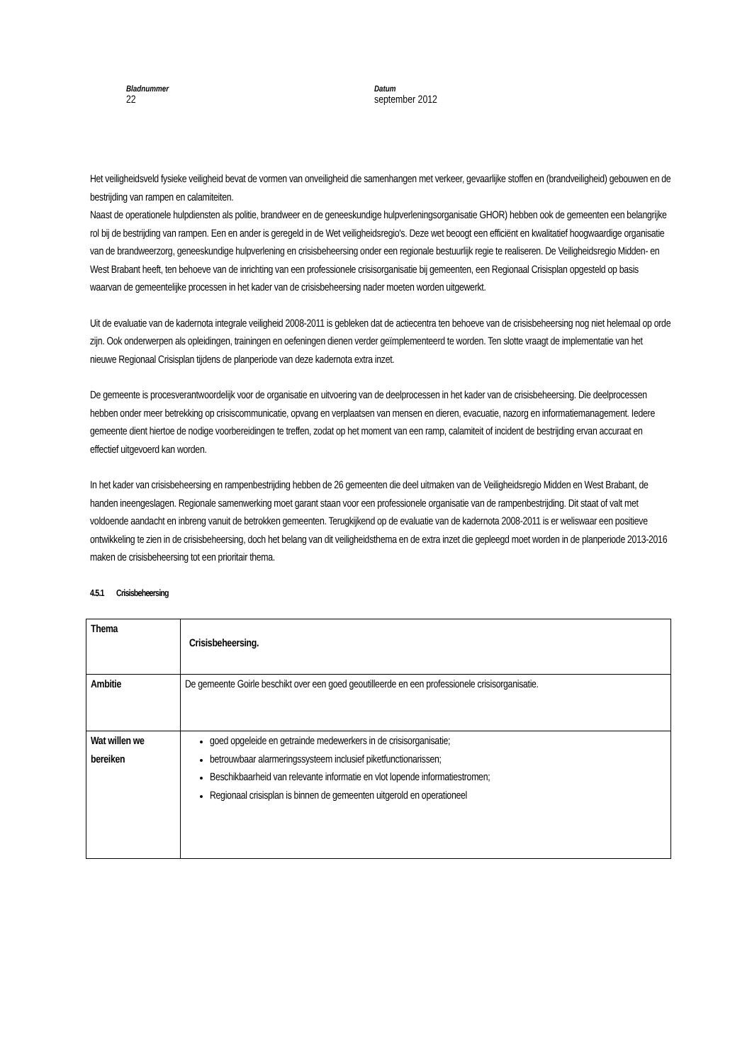Bladnummer
22
Datum
september 2012
Het veiligheidsveld fysieke veiligheid bevat de vormen van onveiligheid die samenhangen met verkeer, gevaarlijke stoffen en (brandveiligheid) gebouwen en de bestrijding van rampen en calamiteiten.
Naast de operationele hulpdiensten als politie, brandweer en de geneeskundige hulpverleningsorganisatie GHOR) hebben ook de gemeenten een belangrijke rol bij de bestrijding van rampen. Een en ander is geregeld in de Wet veiligheidsregio's. Deze wet beoogt een efficiënt en kwalitatief hoogwaardige organisatie van de brandweerzorg, geneeskundige hulpverlening en crisisbeheersing onder een regionale bestuurlijk regie te realiseren. De Veiligheidsregio Midden- en West Brabant heeft, ten behoeve van de inrichting van een professionele crisisorganisatie bij gemeenten, een Regionaal Crisisplan opgesteld op basis waarvan de gemeentelijke processen in het kader van de crisisbeheersing nader moeten worden uitgewerkt.
Uit de evaluatie van de kadernota integrale veiligheid 2008-2011 is gebleken dat de actiecentra ten behoeve van de crisisbeheersing nog niet helemaal op orde zijn. Ook onderwerpen als opleidingen, trainingen en oefeningen dienen verder geïmplementeerd te worden. Ten slotte vraagt de implementatie van het nieuwe Regionaal Crisisplan tijdens de planperiode van deze kadernota extra inzet.
De gemeente is procesverantwoordelijk voor de organisatie en uitvoering van de deelprocessen in het kader van de crisisbeheersing. Die deelprocessen hebben onder meer betrekking op crisiscommunicatie, opvang en verplaatsen van mensen en dieren, evacuatie, nazorg en informatiemanagement. Iedere gemeente dient hiertoe de nodige voorbereidingen te treffen, zodat op het moment van een ramp, calamiteit of incident de bestrijding ervan accuraat en effectief uitgevoerd kan worden.
In het kader van crisisbeheersing en rampenbestrijding hebben de 26 gemeenten die deel uitmaken van de Veiligheidsregio Midden en West Brabant, de handen ineengeslagen. Regionale samenwerking moet garant staan voor een professionele organisatie van de rampenbestrijding. Dit staat of valt met voldoende aandacht en inbreng vanuit de betrokken gemeenten. Terugkijkend op de evaluatie van de kadernota 2008-2011 is er weliswaar een positieve ontwikkeling te zien in de crisisbeheersing, doch het belang van dit veiligheidsthema en de extra inzet die gepleegd moet worden in de planperiode 2013-2016 maken de crisisbeheersing tot een prioritair thema.
4.5.1 Crisisbeheersing
| Thema | Crisisbeheersing. |
| Ambitie | De gemeente Goirle beschikt over een goed geoutilleerde en een professionele crisisorganisatie. |
| Wat willen we bereiken | goed opgeleide en getrainde medewerkers in de crisisorganisatie; betrouwbaar alarmeringssysteem inclusief piketfunctionarissen; Beschikbaarheid van relevante informatie en vlot lopende informatiestromen; Regionaal crisisplan is binnen de gemeenten uitgerold en operationeel |